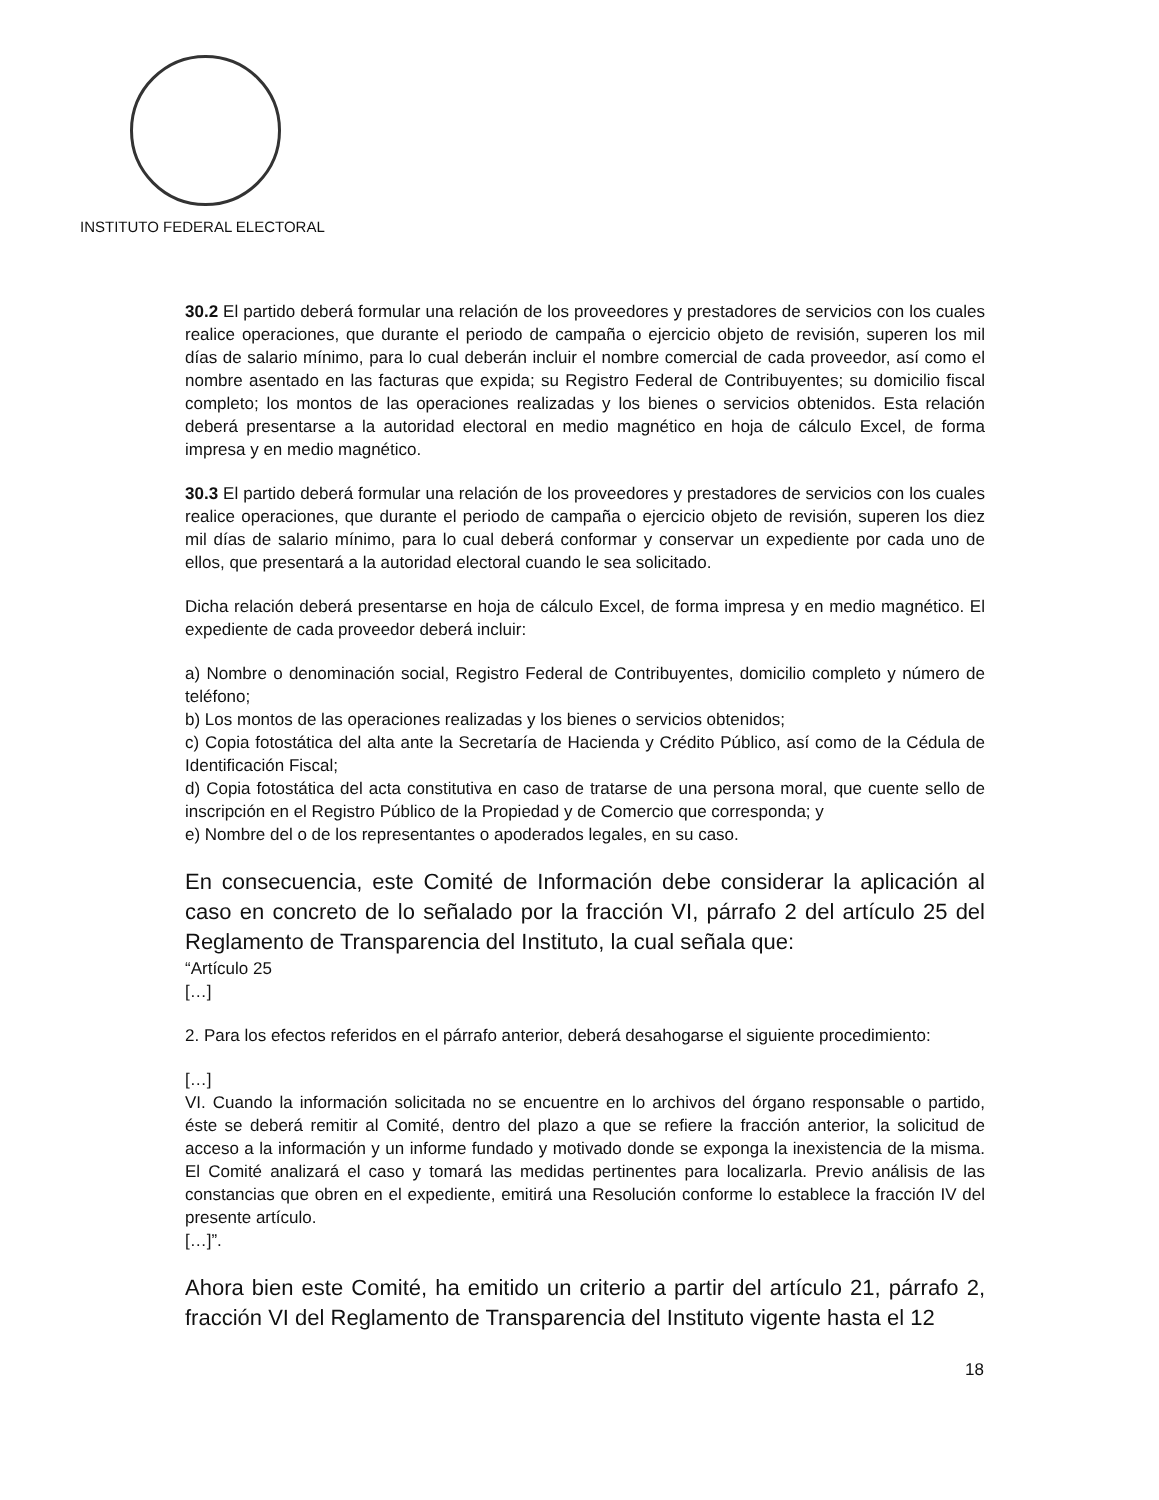INSTITUTO FEDERAL ELECTORAL
30.2 El partido deberá formular una relación de los proveedores y prestadores de servicios con los cuales realice operaciones, que durante el periodo de campaña o ejercicio objeto de revisión, superen los mil días de salario mínimo, para lo cual deberán incluir el nombre comercial de cada proveedor, así como el nombre asentado en las facturas que expida; su Registro Federal de Contribuyentes; su domicilio fiscal completo; los montos de las operaciones realizadas y los bienes o servicios obtenidos. Esta relación deberá presentarse a la autoridad electoral en medio magnético en hoja de cálculo Excel, de forma impresa y en medio magnético.
30.3 El partido deberá formular una relación de los proveedores y prestadores de servicios con los cuales realice operaciones, que durante el periodo de campaña o ejercicio objeto de revisión, superen los diez mil días de salario mínimo, para lo cual deberá conformar y conservar un expediente por cada uno de ellos, que presentará a la autoridad electoral cuando le sea solicitado.
Dicha relación deberá presentarse en hoja de cálculo Excel, de forma impresa y en medio magnético. El expediente de cada proveedor deberá incluir:
a) Nombre o denominación social, Registro Federal de Contribuyentes, domicilio completo y número de teléfono;
b) Los montos de las operaciones realizadas y los bienes o servicios obtenidos;
c) Copia fotostática del alta ante la Secretaría de Hacienda y Crédito Público, así como de la Cédula de Identificación Fiscal;
d) Copia fotostática del acta constitutiva en caso de tratarse de una persona moral, que cuente sello de inscripción en el Registro Público de la Propiedad y de Comercio que corresponda; y
e) Nombre del o de los representantes o apoderados legales, en su caso.
En consecuencia, este Comité de Información debe considerar la aplicación al caso en concreto de lo señalado por la fracción VI, párrafo 2 del artículo 25 del Reglamento de Transparencia del Instituto, la cual señala que:
“Artículo 25
[…]
2. Para los efectos referidos en el párrafo anterior, deberá desahogarse el siguiente procedimiento:
[…]
VI. Cuando la información solicitada no se encuentre en lo archivos del órgano responsable o partido, éste se deberá remitir al Comité, dentro del plazo a que se refiere la fracción anterior, la solicitud de acceso a la información y un informe fundado y motivado donde se exponga la inexistencia de la misma. El Comité analizará el caso y tomará las medidas pertinentes para localizarla. Previo análisis de las constancias que obren en el expediente, emitirá una Resolución conforme lo establece la fracción IV del presente artículo.
[…]”.
Ahora bien este Comité, ha emitido un criterio a partir del artículo 21, párrafo 2, fracción VI del Reglamento de Transparencia del Instituto vigente hasta el 12
18